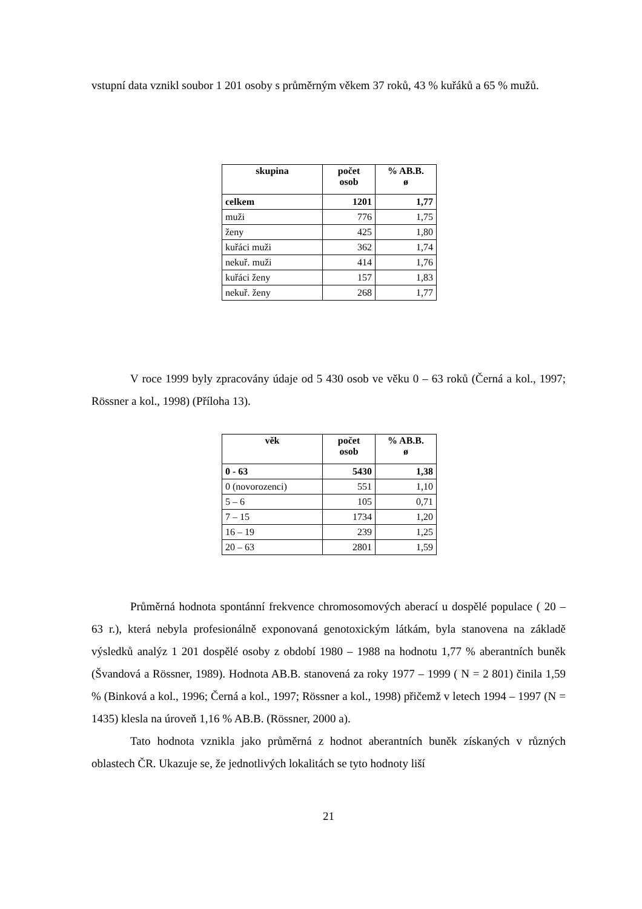vstupní data vznikl soubor 1 201 osoby s průměrným věkem 37 roků, 43 % kuřáků a 65 % mužů.
| skupina | počet osob | % AB.B. ø |
| --- | --- | --- |
| celkem | 1201 | 1,77 |
| muži | 776 | 1,75 |
| ženy | 425 | 1,80 |
| kuřáci muži | 362 | 1,74 |
| nekuř. muži | 414 | 1,76 |
| kuřáci ženy | 157 | 1,83 |
| nekuř. ženy | 268 | 1,77 |
V roce 1999 byly zpracovány údaje od 5 430 osob ve věku 0 – 63 roků (Černá a kol., 1997; Rössner a kol., 1998) (Příloha 13).
| věk | počet osob | % AB.B. ø |
| --- | --- | --- |
| 0 - 63 | 5430 | 1,38 |
| 0 (novorozenci) | 551 | 1,10 |
| 5 – 6 | 105 | 0,71 |
| 7 – 15 | 1734 | 1,20 |
| 16 – 19 | 239 | 1,25 |
| 20 – 63 | 2801 | 1,59 |
Průměrná hodnota spontánní frekvence chromosomových aberací u dospělé populace ( 20 – 63 r.), která nebyla profesionálně exponovaná genotoxickým látkám, byla stanovena na základě výsledků analýz 1 201 dospělé osoby z období 1980 – 1988 na hodnotu 1,77 % aberantních buněk (Švandová a Rössner, 1989). Hodnota AB.B. stanovená za roky 1977 – 1999 ( N = 2 801) činila 1,59 % (Binková a kol., 1996; Černá a kol., 1997; Rössner a kol., 1998) přičemž v letech 1994 – 1997 (N = 1435) klesla na úroveň 1,16 % AB.B. (Rössner, 2000 a).
Tato hodnota vznikla jako průměrná z hodnot aberantních buněk získaných v různých oblastech ČR. Ukazuje se, že jednotlivých lokalitách se tyto hodnoty liší
21